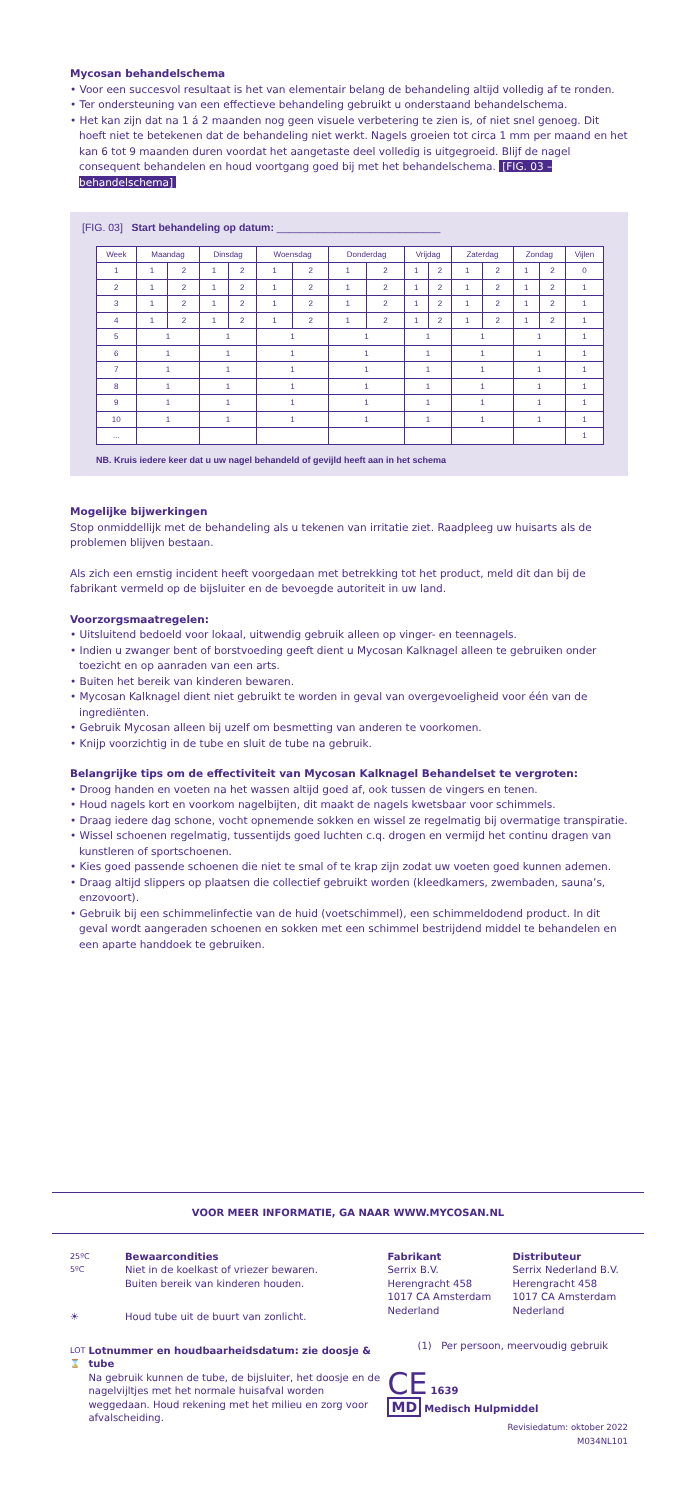Mycosan behandelschema
• Voor een succesvol resultaat is het van elementair belang de behandeling altijd volledig af te ronden.
• Ter ondersteuning van een effectieve behandeling gebruikt u onderstaand behandelschema.
• Het kan zijn dat na 1 á 2 maanden nog geen visuele verbetering te zien is, of niet snel genoeg. Dit hoeft niet te betekenen dat de behandeling niet werkt. Nagels groeien tot circa 1 mm per maand en het kan 6 tot 9 maanden duren voordat het aangetaste deel volledig is uitgegroeid. Blijf de nagel consequent behandelen en houd voortgang goed bij met het behandelschema. [FIG. 03 – behandelschema]
[FIG. 03] Start behandeling op datum: ____________________________
| Week | Maandag | | Dinsdag | | Woensdag | | Donderdag | | Vrijdag | | Zaterdag | | Zondag | | Vijlen |
| --- | --- | --- | --- | --- | --- | --- | --- | --- | --- | --- | --- | --- | --- | --- | --- |
| 1 | 1 | 2 | 1 | 2 | 1 | 2 | 1 | 2 | 1 | 2 | 1 | 2 | 1 | 2 | 0 |
| 2 | 1 | 2 | 1 | 2 | 1 | 2 | 1 | 2 | 1 | 2 | 1 | 2 | 1 | 2 | 1 |
| 3 | 1 | 2 | 1 | 2 | 1 | 2 | 1 | 2 | 1 | 2 | 1 | 2 | 1 | 2 | 1 |
| 4 | 1 | 2 | 1 | 2 | 1 | 2 | 1 | 2 | 1 | 2 | 1 | 2 | 1 | 2 | 1 |
| 5 | 1 | | 1 | | 1 | | 1 | | 1 | | 1 | | 1 | | 1 |
| 6 | 1 | | 1 | | 1 | | 1 | | 1 | | 1 | | 1 | | 1 |
| 7 | 1 | | 1 | | 1 | | 1 | | 1 | | 1 | | 1 | | 1 |
| 8 | 1 | | 1 | | 1 | | 1 | | 1 | | 1 | | 1 | | 1 |
| 9 | 1 | | 1 | | 1 | | 1 | | 1 | | 1 | | 1 | | 1 |
| 10 | 1 | | 1 | | 1 | | 1 | | 1 | | 1 | | 1 | | 1 |
| ... | | | | | | | | | | | | | | | 1 |
NB. Kruis iedere keer dat u uw nagel behandeld of gevijld heeft aan in het schema
Mogelijke bijwerkingen
Stop onmiddellijk met de behandeling als u tekenen van irritatie ziet. Raadpleeg uw huisarts als de problemen blijven bestaan.
Als zich een ernstig incident heeft voorgedaan met betrekking tot het product, meld dit dan bij de fabrikant vermeld op de bijsluiter en de bevoegde autoriteit in uw land.
Voorzorgsmaatregelen:
• Uitsluitend bedoeld voor lokaal, uitwendig gebruik alleen op vinger- en teennagels.
• Indien u zwanger bent of borstvoeding geeft dient u Mycosan Kalknagel alleen te gebruiken onder toezicht en op aanraden van een arts.
• Buiten het bereik van kinderen bewaren.
• Mycosan Kalknagel dient niet gebruikt te worden in geval van overgevoeligheid voor één van de ingrediënten.
• Gebruik Mycosan alleen bij uzelf om besmetting van anderen te voorkomen.
• Knijp voorzichtig in de tube en sluit de tube na gebruik.
Belangrijke tips om de effectiviteit van Mycosan Kalknagel Behandelset te vergroten:
• Droog handen en voeten na het wassen altijd goed af, ook tussen de vingers en tenen.
• Houd nagels kort en voorkom nagelbijten, dit maakt de nagels kwetsbaar voor schimmels.
• Draag iedere dag schone, vocht opnemende sokken en wissel ze regelmatig bij overmatige transpiratie.
• Wissel schoenen regelmatig, tussentijds goed luchten c.q. drogen en vermijd het continu dragen van kunstleren of sportschoenen.
• Kies goed passende schoenen die niet te smal of te krap zijn zodat uw voeten goed kunnen ademen.
• Draag altijd slippers op plaatsen die collectief gebruikt worden (kleedkamers, zwembaden, sauna’s, enzovoort).
• Gebruik bij een schimmelinfectie van de huid (voetschimmel), een schimmeldodend product. In dit geval wordt aangeraden schoenen en sokken met een schimmel bestrijdend middel te behandelen en een aparte handdoek te gebruiken.
VOOR MEER INFORMATIE, GA NAAR WWW.MYCOSAN.NL
25ºC
5ºC
Bewaarcondities
Niet in de koelkast of vriezer bewaren.
Buiten bereik van kinderen houden.
☀ Houd tube uit de buurt van zonlicht.
LOT ⌛
Lotnummer en houdbaarheidsdatum: zie doosje & tube
Na gebruik kunnen de tube, de bijsluiter, het doosje en de nagelvijltjes met het normale huisafval worden weggedaan. Houd rekening met het milieu en zorg voor afvalscheiding.
Fabrikant
Serrix B.V.
Herengracht 458
1017 CA Amsterdam
Nederland
Distributeur
Serrix Nederland B.V.
Herengracht 458
1017 CA Amsterdam
Nederland
(1) Per persoon, meervoudig gebruik
CE 1639
MD Medisch Hulpmiddel
Revisiedatum: oktober 2022
M034NL101